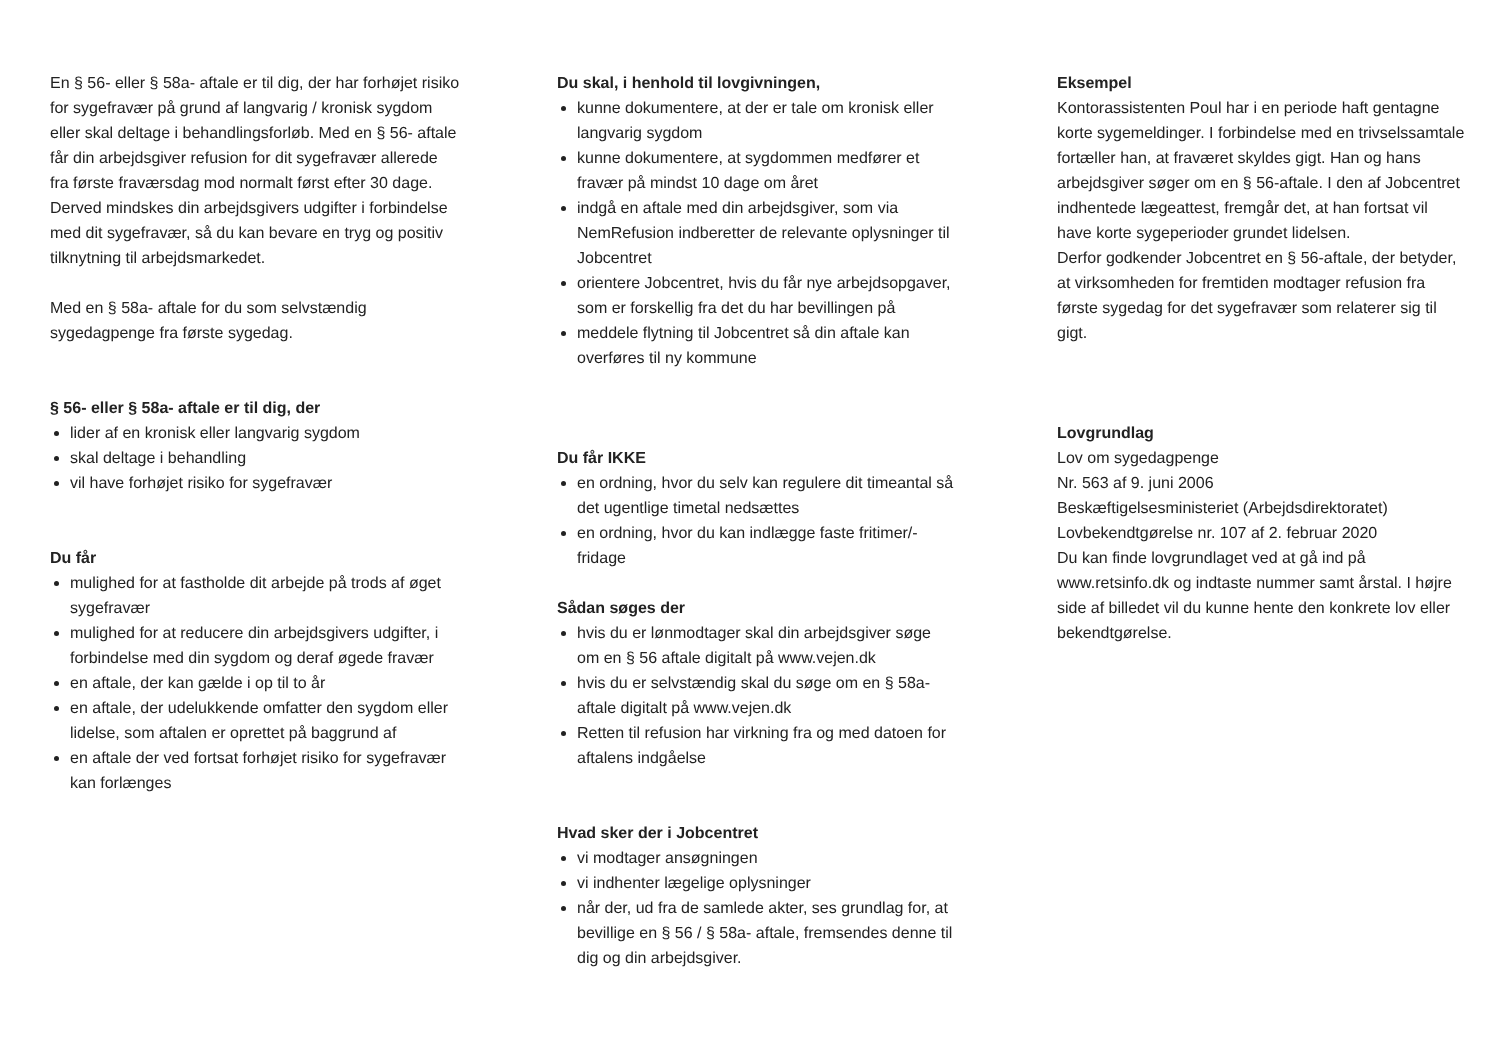En § 56- eller § 58a- aftale er til dig, der har forhøjet risiko for sygefravær på grund af langvarig / kronisk sygdom eller skal deltage i behandlingsforløb. Med en § 56- aftale får din arbejdsgiver refusion for dit sygefravær allerede fra første fraværsdag mod normalt først efter 30 dage. Derved mindskes din arbejdsgivers udgifter i forbindelse med dit sygefravær, så du kan bevare en tryg og positiv tilknytning til arbejdsmarkedet.
Med en § 58a- aftale for du som selvstændig sygedagpenge fra første sygedag.
§ 56- eller § 58a- aftale er til dig, der
lider af en kronisk eller langvarig sygdom
skal deltage i behandling
vil have forhøjet risiko for sygefravær
Du får
mulighed for at fastholde dit arbejde på trods af øget sygefravær
mulighed for at reducere din arbejdsgivers udgifter, i forbindelse med din sygdom og deraf øgede fravær
en aftale, der kan gælde i op til to år
en aftale, der udelukkende omfatter den sygdom eller lidelse, som aftalen er oprettet på baggrund af
en aftale der ved fortsat forhøjet risiko for sygefravær kan forlænges
Du skal, i henhold til lovgivningen,
kunne dokumentere, at der er tale om kronisk eller langvarig sygdom
kunne dokumentere, at sygdommen medfører et fravær på mindst 10 dage om året
indgå en aftale med din arbejdsgiver, som via NemRefusion indberetter de relevante oplysninger til Jobcentret
orientere Jobcentret, hvis du får nye arbejdsopgaver, som er forskellig fra det du har bevillingen på
meddele flytning til Jobcentret så din aftale kan overføres til ny kommune
Du får IKKE
en ordning, hvor du selv kan regulere dit timeantal så det ugentlige timetal nedsættes
en ordning, hvor du kan indlægge faste fritimer/-fridage
Sådan søges der
hvis du er lønmodtager skal din arbejdsgiver søge om en § 56 aftale digitalt på www.vejen.dk
hvis du er selvstændig skal du søge om en § 58a-aftale digitalt på www.vejen.dk
Retten til refusion har virkning fra og med datoen for aftalens indgåelse
Hvad sker der i Jobcentret
vi modtager ansøgningen
vi indhenter lægelige oplysninger
når der, ud fra de samlede akter, ses grundlag for, at bevillige en § 56 / § 58a- aftale, fremsendes denne til dig og din arbejdsgiver.
Eksempel
Kontorassistenten Poul har i en periode haft gentagne korte sygemeldinger. I forbindelse med en trivselssamtale fortæller han, at fraværet skyldes gigt. Han og hans arbejdsgiver søger om en § 56-aftale. I den af Jobcentret indhentede lægeattest, fremgår det, at han fortsat vil have korte sygeperioder grundet lidelsen.
Derfor godkender Jobcentret en § 56-aftale, der betyder, at virksomheden for fremtiden modtager refusion fra første sygedag for det sygefravær som relaterer sig til gigt.
Lovgrundlag
Lov om sygedagpenge
Nr. 563 af 9. juni 2006
Beskæftigelsesministeriet (Arbejdsdirektoratet)
Lovbekendtgørelse nr. 107 af 2. februar 2020
Du kan finde lovgrundlaget ved at gå ind på www.retsinfo.dk og indtaste nummer samt årstal. I højre side af billedet vil du kunne hente den konkrete lov eller bekendtgørelse.